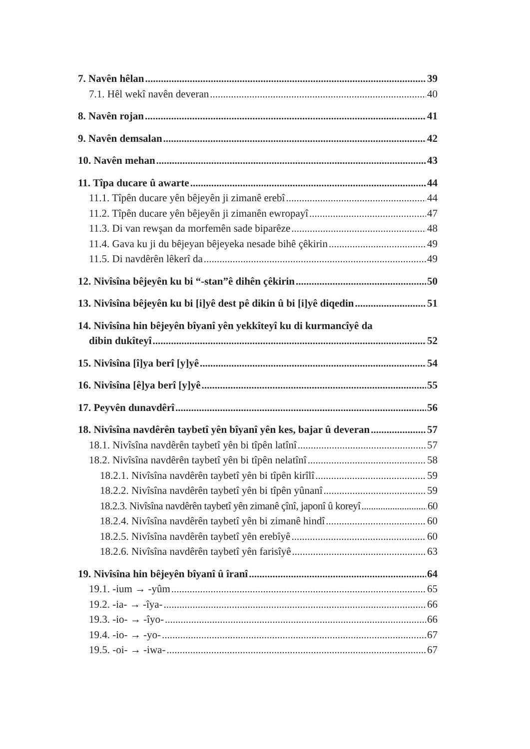7. Navên hêlan 39
7.1. Hêl wekî navên deveran 40
8. Navên rojan 41
9. Navên demsalan 42
10. Navên mehan 43
11. Tîpa ducare û awarte 44
11.1. Tîpên ducare yên bêjeyên ji zimanê erebî 44
11.2. Tîpên ducare yên bêjeyên ji zimanên ewropayî 47
11.3. Di van rewşan da morfemên sade biparêze 48
11.4. Gava ku ji du bêjeyan bêjeyeka nesade bihê çêkirin 49
11.5. Di navdêrên lêkerî da 49
12. Nivîsîna bêjeyên ku bi “-stan”ê dihên çêkirin 50
13. Nivîsîna bêjeyên ku bi [i]yê dest pê dikin û bi [i]yê diqedin 51
14. Nivîsîna hin bêjeyên bîyanî yên yekkîteyî ku di kurmancîyê da
dibin dukîteyî 52
15. Nivîsîna [î]ya berî [y]yê 54
16. Nivîsîna [ê]ya berî [y]yê 55
17. Peyvên dunavdêrî 56
18. Nivîsîna navdêrên taybetî yên bîyanî yên kes, bajar û deveran 57
18.1. Nivîsîna navdêrên taybetî yên bi tîpên latînî 57
18.2. Nivîsîna navdêrên taybetî yên bi tîpên nelatînî 58
18.2.1. Nivîsîna navdêrên taybetî yên bi tîpên kirîlî 59
18.2.2. Nivîsîna navdêrên taybetî yên bi tîpên yûnanî 59
18.2.3. Nivîsîna navdêrên taybetî yên zimanê çînî, japonî û koreyî 60
18.2.4. Nivîsîna navdêrên taybetî yên bi zimanê hindî 60
18.2.5. Nivîsîna navdêrên taybetî yên erebîyê 60
18.2.6. Nivîsîna navdêrên taybetî yên farisîyê 63
19. Nivîsîna hin bêjeyên bîyanî û îranî 64
19.1. -ium → -yûm 65
19.2. -ia- → -îya- 66
19.3. -io- → -îyo- 66
19.4. -io- → -yo- 67
19.5. -oi- → -iwa- 67